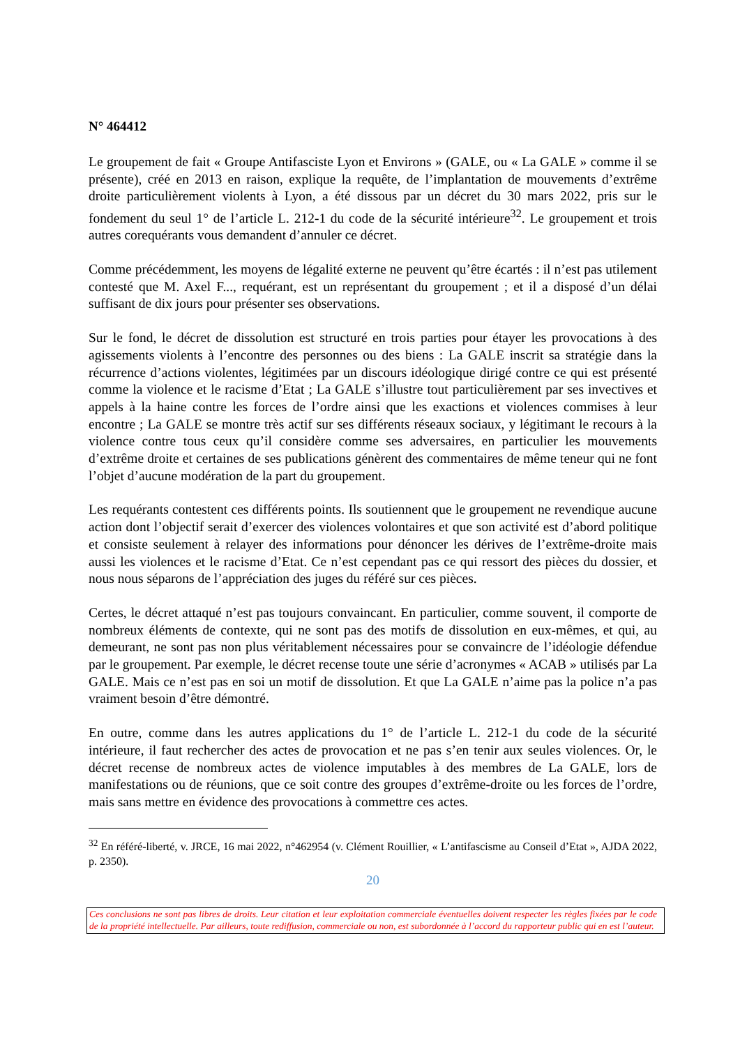N° 464412
Le groupement de fait « Groupe Antifasciste Lyon et Environs » (GALE, ou « La GALE » comme il se présente), créé en 2013 en raison, explique la requête, de l’implantation de mouvements d’extrême droite particulièrement violents à Lyon, a été dissous par un décret du 30 mars 2022, pris sur le fondement du seul 1° de l’article L. 212-1 du code de la sécurité intérieure<sup>32</sup>. Le groupement et trois autres corequérants vous demandent d’annuler ce décret.
Comme précédemment, les moyens de légalité externe ne peuvent qu’être écartés : il n’est pas utilement contesté que M. Axel F..., requérant, est un représentant du groupement ; et il a disposé d’un délai suffisant de dix jours pour présenter ses observations.
Sur le fond, le décret de dissolution est structuré en trois parties pour étayer les provocations à des agissements violents à l’encontre des personnes ou des biens : La GALE inscrit sa stratégie dans la récurrence d’actions violentes, légitimées par un discours idéologique dirigé contre ce qui est présenté comme la violence et le racisme d’Etat ; La GALE s’illustre tout particulièrement par ses invectives et appels à la haine contre les forces de l’ordre ainsi que les exactions et violences commises à leur encontre ; La GALE se montre très actif sur ses différents réseaux sociaux, y légitimant le recours à la violence contre tous ceux qu’il considère comme ses adversaires, en particulier les mouvements d’extrême droite et certaines de ses publications génèrent des commentaires de même teneur qui ne font l’objet d’aucune modération de la part du groupement.
Les requérants contestent ces différents points. Ils soutiennent que le groupement ne revendique aucune action dont l’objectif serait d’exercer des violences volontaires et que son activité est d’abord politique et consiste seulement à relayer des informations pour dénoncer les dérives de l’extrême-droite mais aussi les violences et le racisme d’Etat. Ce n’est cependant pas ce qui ressort des pièces du dossier, et nous nous séparons de l’appréciation des juges du référé sur ces pièces.
Certes, le décret attaqué n’est pas toujours convaincant. En particulier, comme souvent, il comporte de nombreux éléments de contexte, qui ne sont pas des motifs de dissolution en eux-mêmes, et qui, au demeurant, ne sont pas non plus véritablement nécessaires pour se convaincre de l’idéologie défendue par le groupement. Par exemple, le décret recense toute une série d’acronymes « ACAB » utilisés par La GALE. Mais ce n’est pas en soi un motif de dissolution. Et que La GALE n’aime pas la police n’a pas vraiment besoin d’être démontré.
En outre, comme dans les autres applications du 1° de l’article L. 212-1 du code de la sécurité intérieure, il faut rechercher des actes de provocation et ne pas s’en tenir aux seules violences. Or, le décret recense de nombreux actes de violence imputables à des membres de La GALE, lors de manifestations ou de réunions, que ce soit contre des groupes d’extrême-droite ou les forces de l’ordre, mais sans mettre en évidence des provocations à commettre ces actes.
<sup>32</sup> En référé-liberté, v. JRCE, 16 mai 2022, n°462954 (v. Clément Rouillier, « L’antifascisme au Conseil d’Etat », AJDA 2022, p. 2350).
20
Ces conclusions ne sont pas libres de droits. Leur citation et leur exploitation commerciale éventuelles doivent respecter les règles fixées par le code de la propriété intellectuelle. Par ailleurs, toute rediffusion, commerciale ou non, est subordonnée à l’accord du rapporteur public qui en est l’auteur.